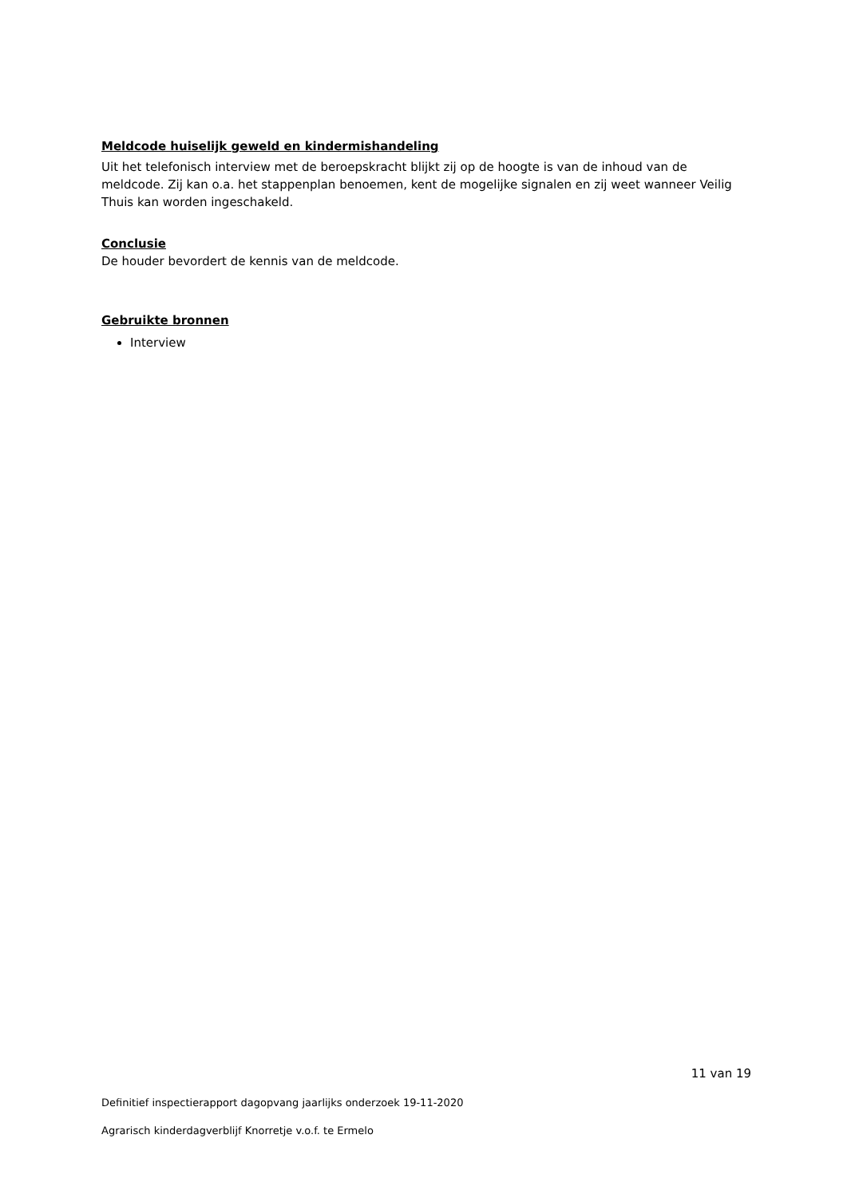Meldcode huiselijk geweld en kindermishandeling
Uit het telefonisch interview met de beroepskracht blijkt zij op de hoogte is van de inhoud van de meldcode. Zij kan o.a. het stappenplan benoemen, kent de mogelijke signalen en zij weet wanneer Veilig Thuis kan worden ingeschakeld.
Conclusie
De houder bevordert de kennis van de meldcode.
Gebruikte bronnen
Interview
11 van 19
Definitief inspectierapport dagopvang jaarlijks onderzoek 19-11-2020
Agrarisch kinderdagverblijf Knorretje v.o.f. te Ermelo